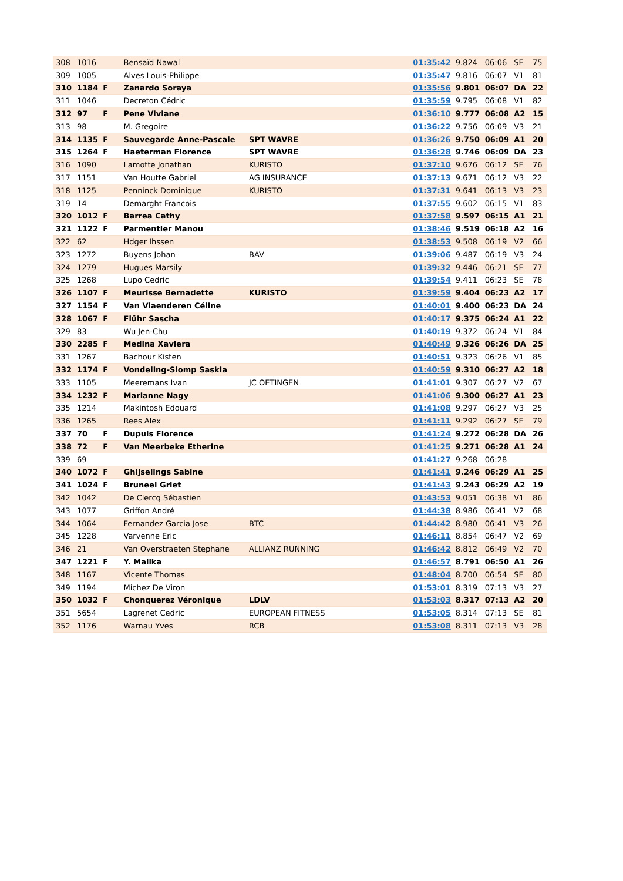| 308 | 1016 | | Bensaïd Nawal | | 01:35:42 | 9.824 | 06:06 | SE | 75 |
| 309 | 1005 | | Alves Louis-Philippe | | 01:35:47 | 9.816 | 06:07 | V1 | 81 |
| 310 | 1184 | F | Zanardo Soraya | | 01:35:56 | 9.801 | 06:07 | DA | 22 |
| 311 | 1046 | | Decreton Cédric | | 01:35:59 | 9.795 | 06:08 | V1 | 82 |
| 312 | 97 | F | Pene Viviane | | 01:36:10 | 9.777 | 06:08 | A2 | 15 |
| 313 | 98 | | M. Gregoire | | 01:36:22 | 9.756 | 06:09 | V3 | 21 |
| 314 | 1135 | F | Sauvegarde Anne-Pascale | SPT WAVRE | 01:36:26 | 9.750 | 06:09 | A1 | 20 |
| 315 | 1264 | F | Haeterman Florence | SPT WAVRE | 01:36:28 | 9.746 | 06:09 | DA | 23 |
| 316 | 1090 | | Lamotte Jonathan | KURISTO | 01:37:10 | 9.676 | 06:12 | SE | 76 |
| 317 | 1151 | | Van Houtte Gabriel | AG INSURANCE | 01:37:13 | 9.671 | 06:12 | V3 | 22 |
| 318 | 1125 | | Penninck Dominique | KURISTO | 01:37:31 | 9.641 | 06:13 | V3 | 23 |
| 319 | 14 | | Demarght Francois | | 01:37:55 | 9.602 | 06:15 | V1 | 83 |
| 320 | 1012 | F | Barrea Cathy | | 01:37:58 | 9.597 | 06:15 | A1 | 21 |
| 321 | 1122 | F | Parmentier Manou | | 01:38:46 | 9.519 | 06:18 | A2 | 16 |
| 322 | 62 | | Hdger Ihssen | | 01:38:53 | 9.508 | 06:19 | V2 | 66 |
| 323 | 1272 | | Buyens Johan | BAV | 01:39:06 | 9.487 | 06:19 | V3 | 24 |
| 324 | 1279 | | Hugues Marsily | | 01:39:32 | 9.446 | 06:21 | SE | 77 |
| 325 | 1268 | | Lupo Cedric | | 01:39:54 | 9.411 | 06:23 | SE | 78 |
| 326 | 1107 | F | Meurisse Bernadette | KURISTO | 01:39:59 | 9.404 | 06:23 | A2 | 17 |
| 327 | 1154 | F | Van Vlaenderen Céline | | 01:40:01 | 9.400 | 06:23 | DA | 24 |
| 328 | 1067 | F | Flühr Sascha | | 01:40:17 | 9.375 | 06:24 | A1 | 22 |
| 329 | 83 | | Wu Jen-Chu | | 01:40:19 | 9.372 | 06:24 | V1 | 84 |
| 330 | 2285 | F | Medina Xaviera | | 01:40:49 | 9.326 | 06:26 | DA | 25 |
| 331 | 1267 | | Bachour Kisten | | 01:40:51 | 9.323 | 06:26 | V1 | 85 |
| 332 | 1174 | F | Vondeling-Slomp Saskia | | 01:40:59 | 9.310 | 06:27 | A2 | 18 |
| 333 | 1105 | | Meeremans Ivan | JC OETINGEN | 01:41:01 | 9.307 | 06:27 | V2 | 67 |
| 334 | 1232 | F | Marianne Nagy | | 01:41:06 | 9.300 | 06:27 | A1 | 23 |
| 335 | 1214 | | Makintosh Edouard | | 01:41:08 | 9.297 | 06:27 | V3 | 25 |
| 336 | 1265 | | Rees Alex | | 01:41:11 | 9.292 | 06:27 | SE | 79 |
| 337 | 70 | F | Dupuis Florence | | 01:41:24 | 9.272 | 06:28 | DA | 26 |
| 338 | 72 | F | Van Meerbeke Etherine | | 01:41:25 | 9.271 | 06:28 | A1 | 24 |
| 339 | 69 | | | | 01:41:27 | 9.268 | 06:28 | | |
| 340 | 1072 | F | Ghijselings Sabine | | 01:41:41 | 9.246 | 06:29 | A1 | 25 |
| 341 | 1024 | F | Bruneel Griet | | 01:41:43 | 9.243 | 06:29 | A2 | 19 |
| 342 | 1042 | | De Clercq Sébastien | | 01:43:53 | 9.051 | 06:38 | V1 | 86 |
| 343 | 1077 | | Griffon André | | 01:44:38 | 8.986 | 06:41 | V2 | 68 |
| 344 | 1064 | | Fernandez Garcia Jose | BTC | 01:44:42 | 8.980 | 06:41 | V3 | 26 |
| 345 | 1228 | | Varvenne Eric | | 01:46:11 | 8.854 | 06:47 | V2 | 69 |
| 346 | 21 | | Van Overstraeten Stephane | ALLIANZ RUNNING | 01:46:42 | 8.812 | 06:49 | V2 | 70 |
| 347 | 1221 | F | Y. Malika | | 01:46:57 | 8.791 | 06:50 | A1 | 26 |
| 348 | 1167 | | Vicente Thomas | | 01:48:04 | 8.700 | 06:54 | SE | 80 |
| 349 | 1194 | | Michez De Viron | | 01:53:01 | 8.319 | 07:13 | V3 | 27 |
| 350 | 1032 | F | Chonquerez Véronique | LDLV | 01:53:03 | 8.317 | 07:13 | A2 | 20 |
| 351 | 5654 | | Lagrenet Cedric | EUROPEAN FITNESS | 01:53:05 | 8.314 | 07:13 | SE | 81 |
| 352 | 1176 | | Warnau Yves | RCB | 01:53:08 | 8.311 | 07:13 | V3 | 28 |